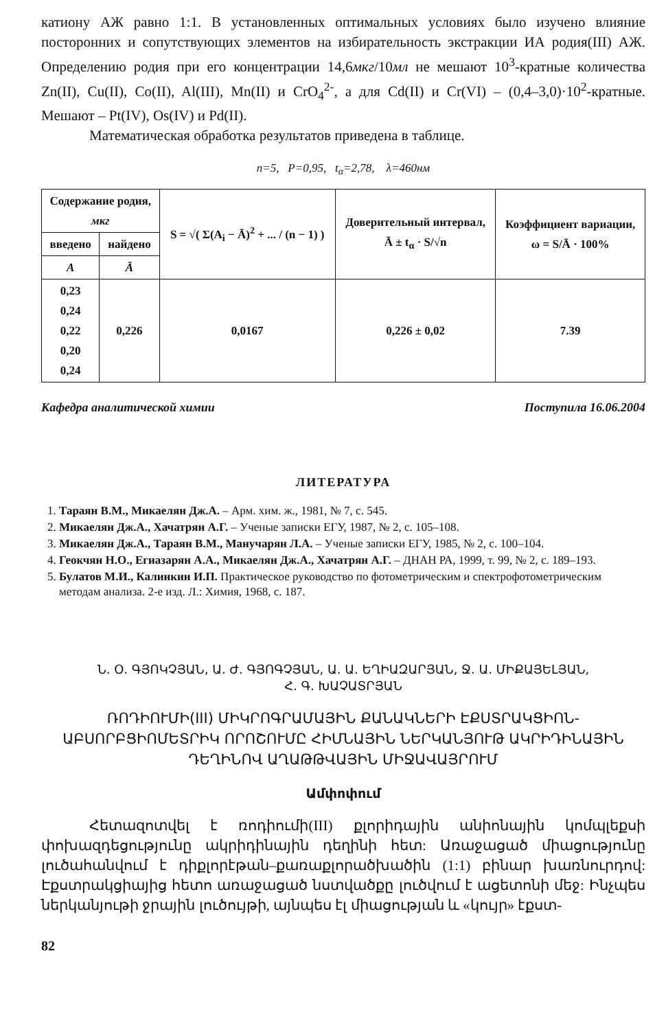катиону АЖ равно 1:1. В установленных оптимальных условиях было изучено влияние посторонних и сопутствующих элементов на избирательность экстракции ИА родия(III) АЖ. Определению родия при его концентрации 14,6мкг/10мл не мешают 10<sup>3</sup>-кратные количества Zn(II), Cu(II), Co(II), Al(III), Mn(II) и CrO<sub>4</sub><sup>2-</sup>, а для Cd(II) и Cr(VI) – (0,4–3,0)·10<sup>2</sup>-кратные. Мешают – Pt(IV), Os(IV) и Pd(II).
Математическая обработка результатов приведена в таблице.
n=5, P=0,95, t<sub>α</sub>=2,78, λ=460нм
| Содержание родия, мкг | | S = √( Σ(A<sub>i</sub> − Ā)<sup>2</sup> + ... / (n − 1) ) | Доверительный интервал, Ā ± t<sub>α</sub> · S/√n | Коэффициент вариации, ω = S/Ā · 100% |
| --- | --- | --- | --- | --- |
| введено | найдено | | | |
| A | Ā | | | |
| 0,23 0,24 0,22 0,20 0,24 | 0,226 | 0,0167 | 0,226 ± 0,02 | 7.39 |
Кафедра аналитической химии Поступила 16.06.2004
ЛИТЕРАТУРА
1. Тараян В.М., Микаелян Дж.А. – Арм. хим. ж., 1981, № 7, с. 545.
2. Микаелян Дж.А., Хачатрян А.Г. – Ученые записки ЕГУ, 1987, № 2, с. 105–108.
3. Микаелян Дж.А., Тараян В.М., Манучарян Л.А. – Ученые записки ЕГУ, 1985, № 2, с. 100–104.
4. Геокчян Н.О., Егиазарян А.А., Микаелян Дж.А., Хачатрян А.Г. – ДНАН РА, 1999, т. 99, № 2, с. 189–193.
5. Булатов М.И., Калинкин И.П. Практическое руководство по фотометрическим и спектрофотометрическим методам анализа. 2-е изд. Л.: Химия, 1968, с. 187.
Ն. Օ. ԳՅՈԿՉՅԱՆ, Ա. Ժ. ԳՅՈԳՉՅԱՆ, Ա. Ա. ԵՂԻԱԶԱՐՅԱՆ, Ջ. Ա. ՄԻՔԱՅԵԼՅԱՆ,
Հ. Գ. ԽԱՉԱՏՐՅԱՆ
ՌՈԴԻՈՒՄԻ(III) ՄԻԿՐՈԳՐԱՄԱՅԻՆ ՔԱՆԱԿՆԵՐԻ ԷՔՍՏՐԱԿՑԻՈՆ-ԱԲՍՈՐԲՑԻՈՄԵՏՐԻԿ ՈՐՈՇՈՒՄԸ ՀԻՄՆԱՅԻՆ ՆԵՐԿԱՆՅՈՒԹ ԱԿՐԻԴԻՆԱՅԻՆ ԴԵՂԻՆՈՎ ԱՂԱԹԹՎԱՅԻՆ ՄԻՋԱՎԱՅՐՈՒՄ
Ամփոփում
Հետազոտվել է ռոդիումի(III) քլորիդային անիոնային կոմպլեքսի փոխազդեցությունը ակրիդինային դեղինի հետ: Առաջացած միացությունը լուծահանվում է դիքլորէթան–քառաքլորածխածին (1:1) բինար խառնուրդով: Էքստրակցիայից հետո առաջացած նստվածքը լուծվում է ացետոնի մեջ: Ինչպես ներկանյութի ջրային լուծույթի, այնպես էլ միացության և «կույր» էքստ-
82